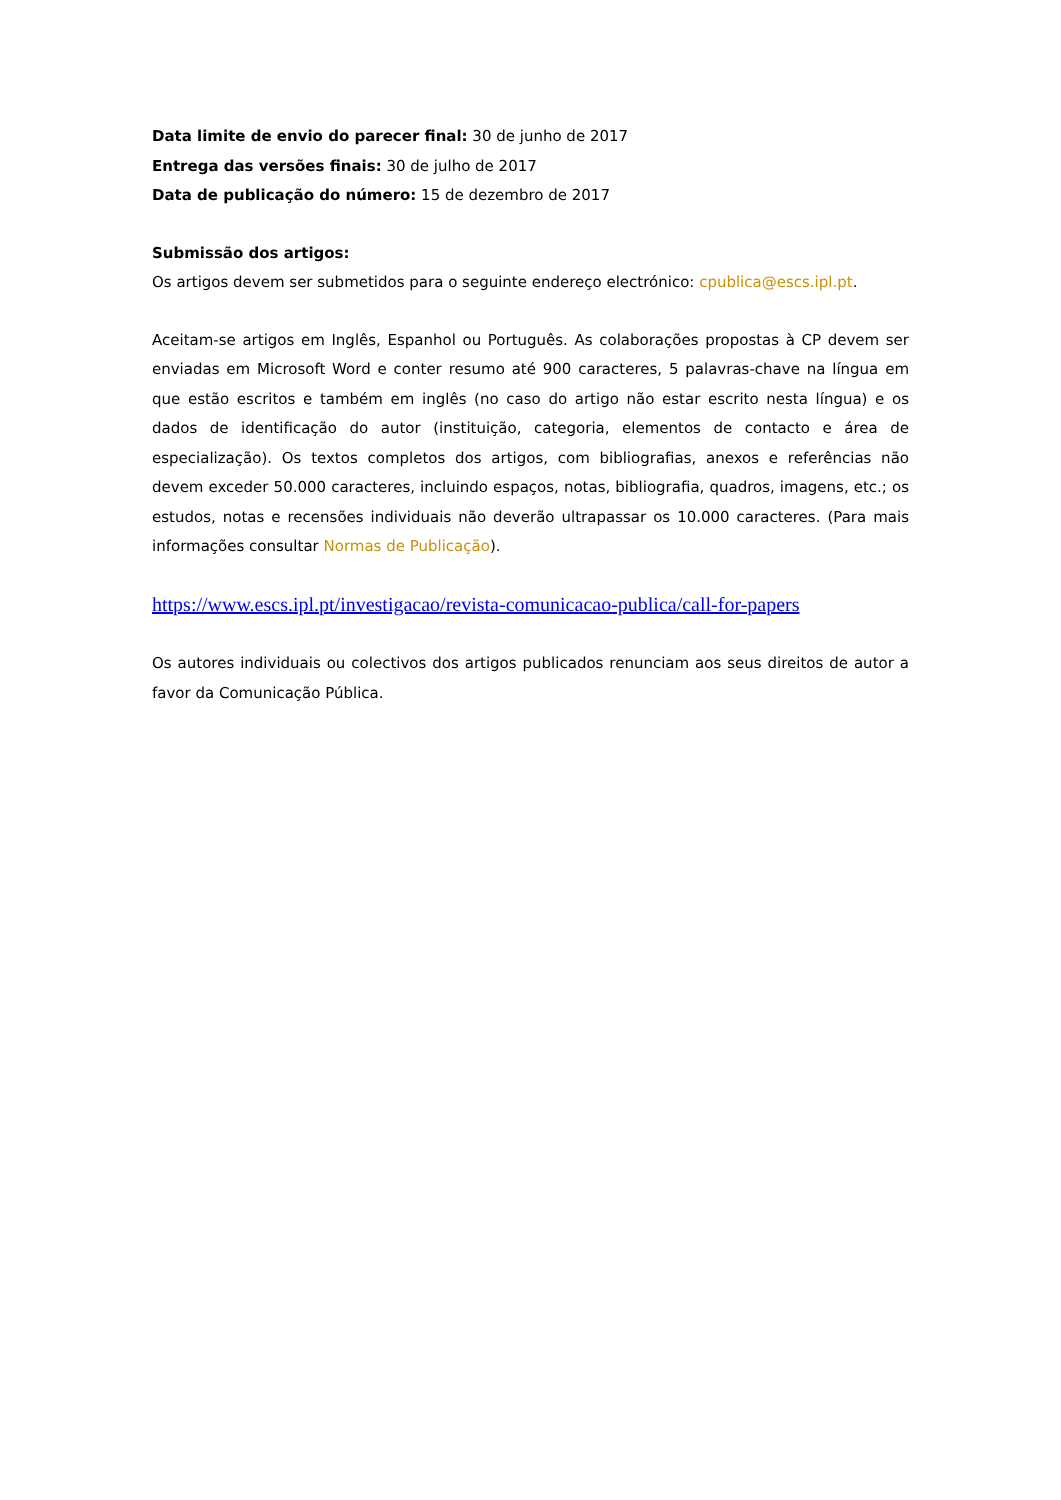Data limite de envio do parecer final: 30 de junho de 2017
Entrega das versões finais: 30 de julho de 2017
Data de publicação do número: 15 de dezembro de 2017
Submissão dos artigos:
Os artigos devem ser submetidos para o seguinte endereço electrónico: cpublica@escs.ipl.pt.
Aceitam-se artigos em Inglês, Espanhol ou Português. As colaborações propostas à CP devem ser enviadas em Microsoft Word e conter resumo até 900 caracteres, 5 palavras-chave na língua em que estão escritos e também em inglês (no caso do artigo não estar escrito nesta língua) e os dados de identificação do autor (instituição, categoria, elementos de contacto e área de especialização). Os textos completos dos artigos, com bibliografias, anexos e referências não devem exceder 50.000 caracteres, incluindo espaços, notas, bibliografia, quadros, imagens, etc.; os estudos, notas e recensões individuais não deverão ultrapassar os 10.000 caracteres. (Para mais informações consultar Normas de Publicação).
https://www.escs.ipl.pt/investigacao/revista-comunicacao-publica/call-for-papers
Os autores individuais ou colectivos dos artigos publicados renunciam aos seus direitos de autor a favor da Comunicação Pública.